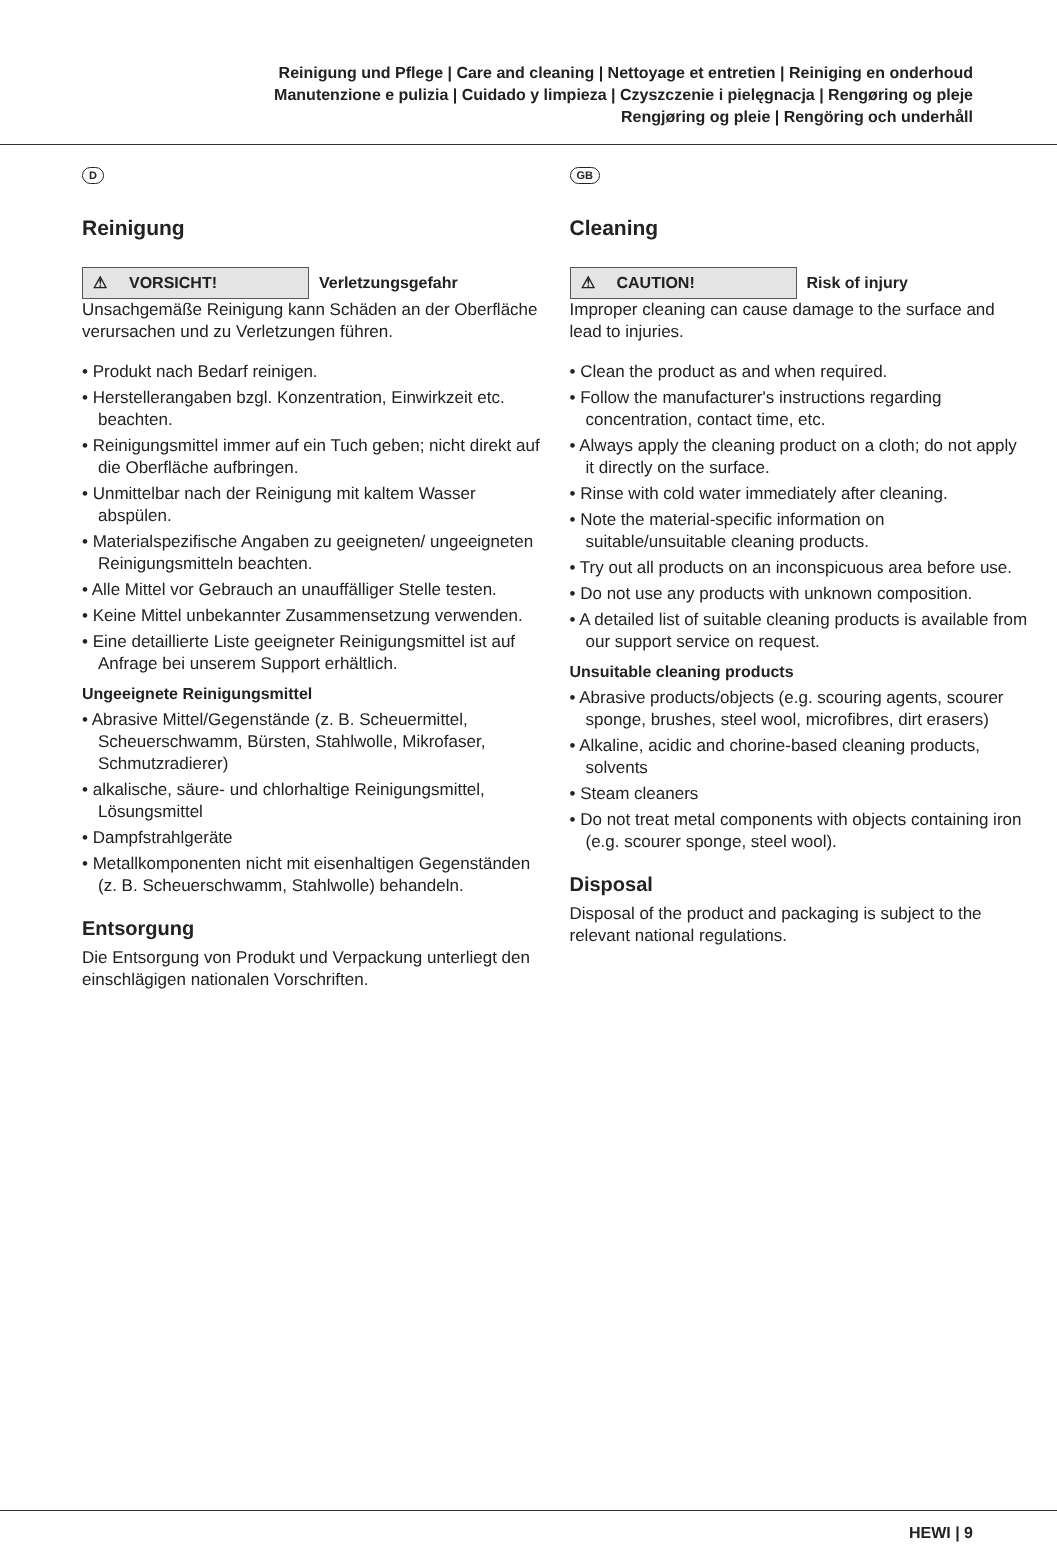Reinigung und Pflege | Care and cleaning | Nettoyage et entretien | Reiniging en onderhoud
Manutenzione e pulizia | Cuidado y limpieza | Czyszczenie i pielęgnacja | Rengøring og pleje
Rengjøring og pleie | Rengöring och underhåll
D
Reinigung
⚠ VORSICHT!
Verletzungsgefahr
Unsachgemäße Reinigung kann Schäden an der Oberfläche verursachen und zu Verletzungen führen.
• Produkt nach Bedarf reinigen.
• Herstellerangaben bzgl. Konzentration, Einwirkzeit etc. beachten.
• Reinigungsmittel immer auf ein Tuch geben; nicht direkt auf die Oberfläche aufbringen.
• Unmittelbar nach der Reinigung mit kaltem Wasser abspülen.
• Materialspezifische Angaben zu geeigneten/ ungeeigneten Reinigungsmitteln beachten.
• Alle Mittel vor Gebrauch an unauffälliger Stelle testen.
• Keine Mittel unbekannter Zusammensetzung verwenden.
• Eine detaillierte Liste geeigneter Reinigungsmittel ist auf Anfrage bei unserem Support erhältlich.
Ungeeignete Reinigungsmittel
• Abrasive Mittel/Gegenstände (z. B. Scheuermittel, Scheuerschwamm, Bürsten, Stahlwolle, Mikrofaser, Schmutzradierer)
• alkalische, säure- und chlorhaltige Reinigungsmittel, Lösungsmittel
• Dampfstrahlgeräte
• Metallkomponenten nicht mit eisenhaltigen Gegenständen (z. B. Scheuerschwamm, Stahlwolle) behandeln.
Entsorgung
Die Entsorgung von Produkt und Verpackung unterliegt den einschlägigen nationalen Vorschriften.
GB
Cleaning
⚠ CAUTION!
Risk of injury
Improper cleaning can cause damage to the surface and lead to injuries.
• Clean the product as and when required.
• Follow the manufacturer's instructions regarding concentration, contact time, etc.
• Always apply the cleaning product on a cloth; do not apply it directly on the surface.
• Rinse with cold water immediately after cleaning.
• Note the material-specific information on suitable/unsuitable cleaning products.
• Try out all products on an inconspicuous area before use.
• Do not use any products with unknown composition.
• A detailed list of suitable cleaning products is available from our support service on request.
Unsuitable cleaning products
• Abrasive products/objects (e.g. scouring agents, scourer sponge, brushes, steel wool, microfibres, dirt erasers)
• Alkaline, acidic and chorine-based cleaning products, solvents
• Steam cleaners
• Do not treat metal components with objects containing iron (e.g. scourer sponge, steel wool).
Disposal
Disposal of the product and packaging is subject to the relevant national regulations.
HEWI | 9